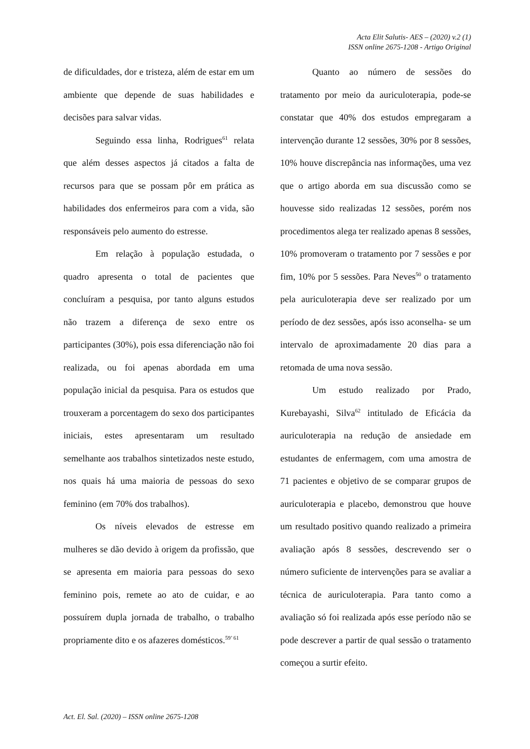Acta Elit Salutis- AES – (2020) v.2 (1)
ISSN online 2675-1208 - Artigo Original
de dificuldades, dor e tristeza, além de estar em um ambiente que depende de suas habilidades e decisões para salvar vidas.
Seguindo essa linha, Rodrigues<sup>61</sup> relata que além desses aspectos já citados a falta de recursos para que se possam pôr em prática as habilidades dos enfermeiros para com a vida, são responsáveis pelo aumento do estresse.
Em relação à população estudada, o quadro apresenta o total de pacientes que concluíram a pesquisa, por tanto alguns estudos não trazem a diferença de sexo entre os participantes (30%), pois essa diferenciação não foi realizada, ou foi apenas abordada em uma população inicial da pesquisa. Para os estudos que trouxeram a porcentagem do sexo dos participantes iniciais, estes apresentaram um resultado semelhante aos trabalhos sintetizados neste estudo, nos quais há uma maioria de pessoas do sexo feminino (em 70% dos trabalhos).
Os níveis elevados de estresse em mulheres se dão devido à origem da profissão, que se apresenta em maioria para pessoas do sexo feminino pois, remete ao ato de cuidar, e ao possuírem dupla jornada de trabalho, o trabalho propriamente dito e os afazeres domésticos.<sup>59’ 61</sup>
Quanto ao número de sessões do tratamento por meio da auriculoterapia, pode-se constatar que 40% dos estudos empregaram a intervenção durante 12 sessões, 30% por 8 sessões, 10% houve discrepância nas informações, uma vez que o artigo aborda em sua discussão como se houvesse sido realizadas 12 sessões, porém nos procedimentos alega ter realizado apenas 8 sessões, 10% promoveram o tratamento por 7 sessões e por fim, 10% por 5 sessões. Para Neves<sup>50</sup> o tratamento pela auriculoterapia deve ser realizado por um período de dez sessões, após isso aconselha- se um intervalo de aproximadamente 20 dias para a retomada de uma nova sessão.
Um estudo realizado por Prado, Kurebayashi, Silva<sup>62</sup> intitulado de Eficácia da auriculoterapia na redução de ansiedade em estudantes de enfermagem, com uma amostra de 71 pacientes e objetivo de se comparar grupos de auriculoterapia e placebo, demonstrou que houve um resultado positivo quando realizado a primeira avaliação após 8 sessões, descrevendo ser o número suficiente de intervenções para se avaliar a técnica de auriculoterapia. Para tanto como a avaliação só foi realizada após esse período não se pode descrever a partir de qual sessão o tratamento começou a surtir efeito.
Act. El. Sal. (2020) – ISSN online 2675-1208